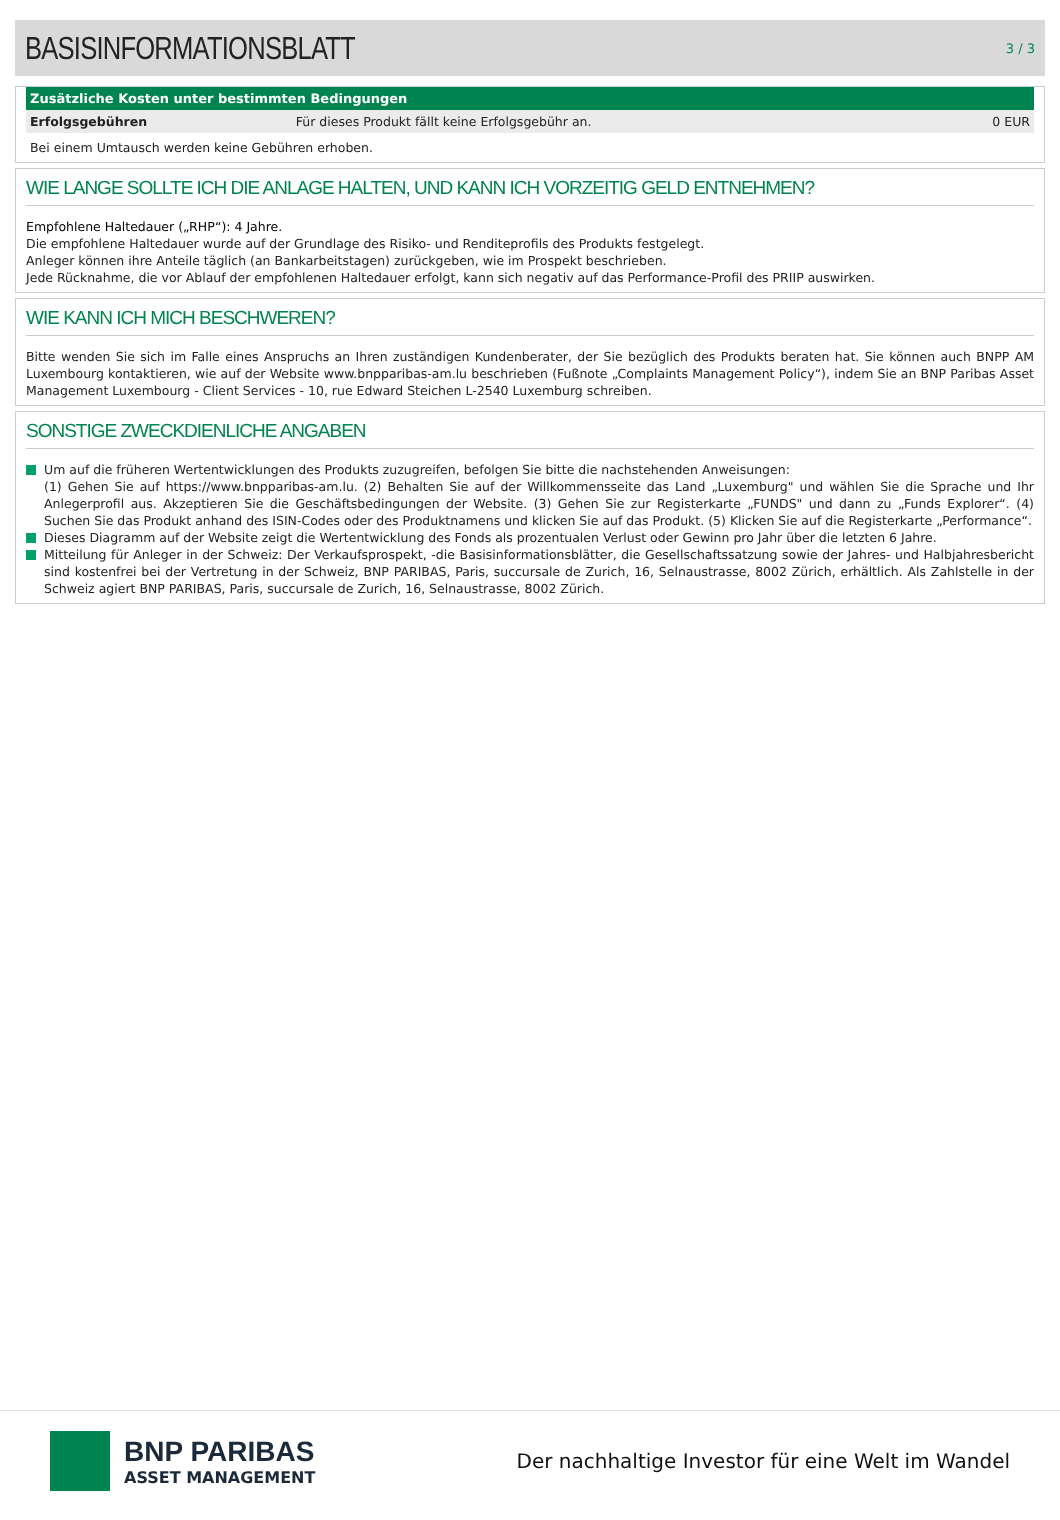BASISINFORMATIONSBLATT
3 / 3
| Zusätzliche Kosten unter bestimmten Bedingungen | | |
| --- | --- | --- |
| Erfolgsgebühren | Für dieses Produkt fällt keine Erfolgsgebühr an. | 0 EUR |
Bei einem Umtausch werden keine Gebühren erhoben.
WIE LANGE SOLLTE ICH DIE ANLAGE HALTEN, UND KANN ICH VORZEITIG GELD ENTNEHMEN?
Empfohlene Haltedauer („RHP“): 4 Jahre.
Die empfohlene Haltedauer wurde auf der Grundlage des Risiko- und Renditeprofils des Produkts festgelegt.
Anleger können ihre Anteile täglich (an Bankarbeitstagen) zurückgeben, wie im Prospekt beschrieben.
Jede Rücknahme, die vor Ablauf der empfohlenen Haltedauer erfolgt, kann sich negativ auf das Performance-Profil des PRIIP auswirken.
WIE KANN ICH MICH BESCHWEREN?
Bitte wenden Sie sich im Falle eines Anspruchs an Ihren zuständigen Kundenberater, der Sie bezüglich des Produkts beraten hat. Sie können auch BNPP AM Luxembourg kontaktieren, wie auf der Website www.bnpparibas-am.lu beschrieben (Fußnote „Complaints Management Policy“), indem Sie an BNP Paribas Asset Management Luxembourg - Client Services - 10, rue Edward Steichen L-2540 Luxemburg schreiben.
SONSTIGE ZWECKDIENLICHE ANGABEN
Um auf die früheren Wertentwicklungen des Produkts zuzugreifen, befolgen Sie bitte die nachstehenden Anweisungen:
(1) Gehen Sie auf https://www.bnpparibas-am.lu. (2) Behalten Sie auf der Willkommensseite das Land „Luxemburg" und wählen Sie die Sprache und Ihr Anlegerprofil aus. Akzeptieren Sie die Geschäftsbedingungen der Website. (3) Gehen Sie zur Registerkarte „FUNDS" und dann zu „Funds Explorer“. (4) Suchen Sie das Produkt anhand des ISIN-Codes oder des Produktnamens und klicken Sie auf das Produkt. (5) Klicken Sie auf die Registerkarte „Performance“.
Dieses Diagramm auf der Website zeigt die Wertentwicklung des Fonds als prozentualen Verlust oder Gewinn pro Jahr über die letzten 6 Jahre.
Mitteilung für Anleger in der Schweiz: Der Verkaufsprospekt, -die Basisinformationsblätter, die Gesellschaftssatzung sowie der Jahres- und Halbjahresbericht sind kostenfrei bei der Vertretung in der Schweiz, BNP PARIBAS, Paris, succursale de Zurich, 16, Selnaustrasse, 8002 Zürich, erhältlich. Als Zahlstelle in der Schweiz agiert BNP PARIBAS, Paris, succursale de Zurich, 16, Selnaustrasse, 8002 Zürich.
BNP PARIBAS
ASSET MANAGEMENT
Der nachhaltige Investor für eine Welt im Wandel